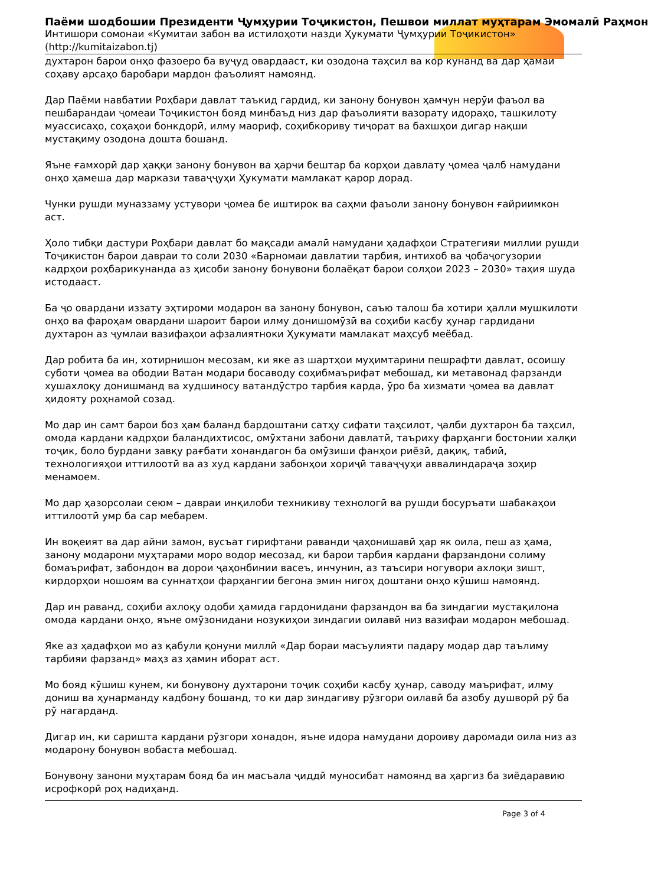Паёми шодбошии Президенти Ҷумҳурии Тоҷикистон, Пешвои миллат муҳтарам Эмомалӣ Раҳмон
Интишори сомонаи «Кумитаи забон ва истилоҳоти назди Ҳукумати Ҷумҳурии Тоҷикистон»
(http://kumitaizabon.tj)
духтарон барои онҳо фазоеро ба вуҷуд овардааст, ки озодона таҳсил ва кор кунанд ва дар ҳамаи соҳаву арсаҳо баробари мардон фаъолият намоянд.
Дар Паёми навбатии Роҳбари давлат таъкид гардид, ки занону бонувон ҳамчун нерӯи фаъол ва пешбарандаи ҷомеаи Тоҷикистон бояд минбаъд низ дар фаъолияти вазорату идораҳо, ташкилоту муассисаҳо, соҳаҳои бонкдорӣ, илму маориф, соҳибкориву тиҷорат ва бахшҳои дигар нақши мустақиму озодона дошта бошанд.
Яъне ғамхорӣ дар ҳаққи занону бонувон ва ҳарчи бештар ба корҳои давлату ҷомеа ҷалб намудани онҳо ҳамеша дар маркази таваҷҷуҳи Ҳукумати мамлакат қарор дорад.
Чунки рушди муназзаму устувори ҷомеа бе иштирок ва саҳми фаъоли занону бонувон ғайриимкон аст.
Ҳоло тибқи дастури Роҳбари давлат бо мақсади амалӣ намудани ҳадафҳои Стратегияи миллии рушди Тоҷикистон барои давраи то соли 2030 «Барномаи давлатии тарбия, интихоб ва ҷобаҷогузории кадрҳои роҳбарикунанда аз ҳисоби занону бонувони болаёқат барои солҳои 2023 – 2030» таҳия шуда истодааст.
Ба ҷо овардани иззату эҳтироми модарон ва занону бонувон, саъю талош ба хотири ҳалли мушкилоти онҳо ва фароҳам овардани шароит барои илму донишомӯзӣ ва соҳиби касбу ҳунар гардидани духтарон аз ҷумлаи вазифаҳои афзалиятноки Ҳукумати мамлакат маҳсуб меёбад.
Дар робита ба ин, хотирнишон месозам, ки яке аз шартҳои муҳимтарини пешрафти давлат, осоишу суботи ҷомеа ва ободии Ватан модари босаводу соҳибмаърифат мебошад, ки метавонад фарзанди хушахлоқу донишманд ва худшиносу ватандӯстро тарбия карда, ӯро ба хизмати ҷомеа ва давлат ҳидояту роҳнамоӣ созад.
Мо дар ин самт барои боз ҳам баланд бардоштани сатҳу сифати таҳсилот, ҷалби духтарон ба таҳсил, омода кардани кадрҳои баландихтисос, омӯхтани забони давлатӣ, таъриху фарҳанги бостонии халқи тоҷик, боло бурдани завқу рағбати хонандагон ба омӯзиши фанҳои риёзӣ, дақиқ, табиӣ, технологияҳои иттилоотӣ ва аз худ кардани забонҳои хориҷӣ таваҷҷуҳи аввалиндараҷа зоҳир менамоем.
Мо дар ҳазорсолаи сеюм – давраи инқилоби техникиву технологӣ ва рушди босуръати шабакаҳои иттилоотӣ умр ба сар мебарем.
Ин воқеият ва дар айни замон, вусъат гирифтани раванди ҷаҳонишавӣ ҳар як оила, пеш аз ҳама, занону модарони муҳтарами моро водор месозад, ки барои тарбия кардани фарзандони солиму бомаърифат, забондон ва дорои ҷаҳонбинии васеъ, инчунин, аз таъсири ногувори ахлоқи зишт, кирдорҳои ношоям ва суннатҳои фарҳангии бегона эмин нигоҳ доштани онҳо кӯшиш намоянд.
Дар ин раванд, соҳиби ахлоқу одоби ҳамида гардонидани фарзандон ва ба зиндагии мустақилона омода кардани онҳо, яъне омӯзонидани нозукиҳои зиндагии оилавӣ низ вазифаи модарон мебошад.
Яке аз ҳадафҳои мо аз қабули қонуни миллӣ «Дар бораи масъулияти падару модар дар таълиму тарбияи фарзанд» маҳз аз ҳамин иборат аст.
Мо бояд кӯшиш кунем, ки бонувону духтарони тоҷик соҳиби касбу ҳунар, саводу маърифат, илму дониш ва ҳунарманду кадбону бошанд, то ки дар зиндагиву рӯзгори оилавӣ ба азобу душворӣ рӯ ба рӯ нагарданд.
Дигар ин, ки саришта кардани рӯзгори хонадон, яъне идора намудани дороиву даромади оила низ аз модарону бонувон вобаста мебошад.
Бонувону занони муҳтарам бояд ба ин масъала ҷиддӣ муносибат намоянд ва ҳаргиз ба зиёдаравию исрофкорӣ роҳ надиҳанд.
Page 3 of 4